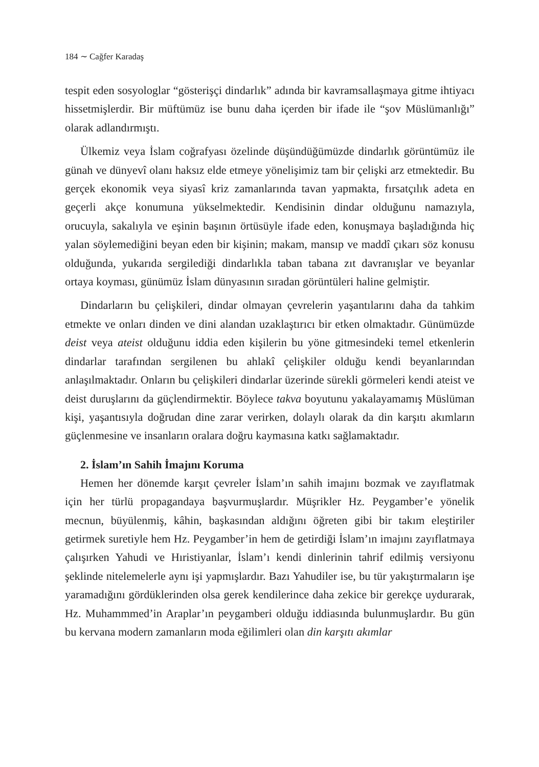184 ∼ Cağfer Karadaş
tespit eden sosyologlar “gösterişçi dindarlık” adında bir kavramsallaşmaya gitme ihtiyacı hissetmişlerdir. Bir müftümüz ise bunu daha içerden bir ifade ile “şov Müslümanlığı” olarak adlandırmıştı.
Ülkemiz veya İslam coğrafyası özelinde düşündüğümüzde dindarlık görüntümüz ile günah ve dünyevî olanı haksız elde etmeye yönelişimiz tam bir çelişki arz etmektedir. Bu gerçek ekonomik veya siyasî kriz zamanlarında tavan yapmakta, fırsatçılık adeta en geçerli akçe konumuna yükselmektedir. Kendisinin dindar olduğunu namazıyla, orucuyla, sakalıyla ve eşinin başının örtüsüyle ifade eden, konuşmaya başladığında hiç yalan söylemediğini beyan eden bir kişinin; makam, mansıp ve maddî çıkarı söz konusu olduğunda, yukarıda sergilediği dindarlıkla taban tabana zıt davranışlar ve beyanlar ortaya koyması, günümüz İslam dünyasının sıradan görüntüleri haline gelmiştir.
Dindarların bu çelişkileri, dindar olmayan çevrelerin yaşantılarını daha da tahkim etmekte ve onları dinden ve dini alandan uzaklaştırıcı bir etken olmaktadır. Günümüzde deist veya ateist olduğunu iddia eden kişilerin bu yöne gitmesindeki temel etkenlerin dindarlar tarafından sergilenen bu ahlakî çelişkiler olduğu kendi beyanlarından anlaşılmaktadır. Onların bu çelişkileri dindarlar üzerinde sürekli görmeleri kendi ateist ve deist duruşlarını da güçlendirmektir. Böylece takva boyutunu yakalayamamış Müslüman kişi, yaşantısıyla doğrudan dine zarar verirken, dolaylı olarak da din karşıtı akımların güçlenmesine ve insanların oralara doğru kaymasına katkı sağlamaktadır.
2. İslam’ın Sahih İmajını Koruma
Hemen her dönemde karşıt çevreler İslam’ın sahih imajını bozmak ve zayıflatmak için her türlü propagandaya başvurmuşlardır. Müşrikler Hz. Peygamber’e yönelik mecnun, büyülenmiş, kâhin, başkasından aldığını öğreten gibi bir takım eleştiriler getirmek suretiyle hem Hz. Peygamber’in hem de getirdiği İslam’ın imajını zayıflatmaya çalışırken Yahudi ve Hıristiyanlar, İslam’ı kendi dinlerinin tahrif edilmiş versiyonu şeklinde nitelemelerle aynı işi yapmışlardır. Bazı Yahudiler ise, bu tür yakıştırmaların işe yaramadığını gördüklerinden olsa gerek kendilerince daha zekice bir gerekçe uydurarak, Hz. Muhammmed’in Araplar’ın peygamberi olduğu iddiasında bulunmuşlardır. Bu gün bu kervana modern zamanların moda eğilimleri olan din karşıtı akımlar